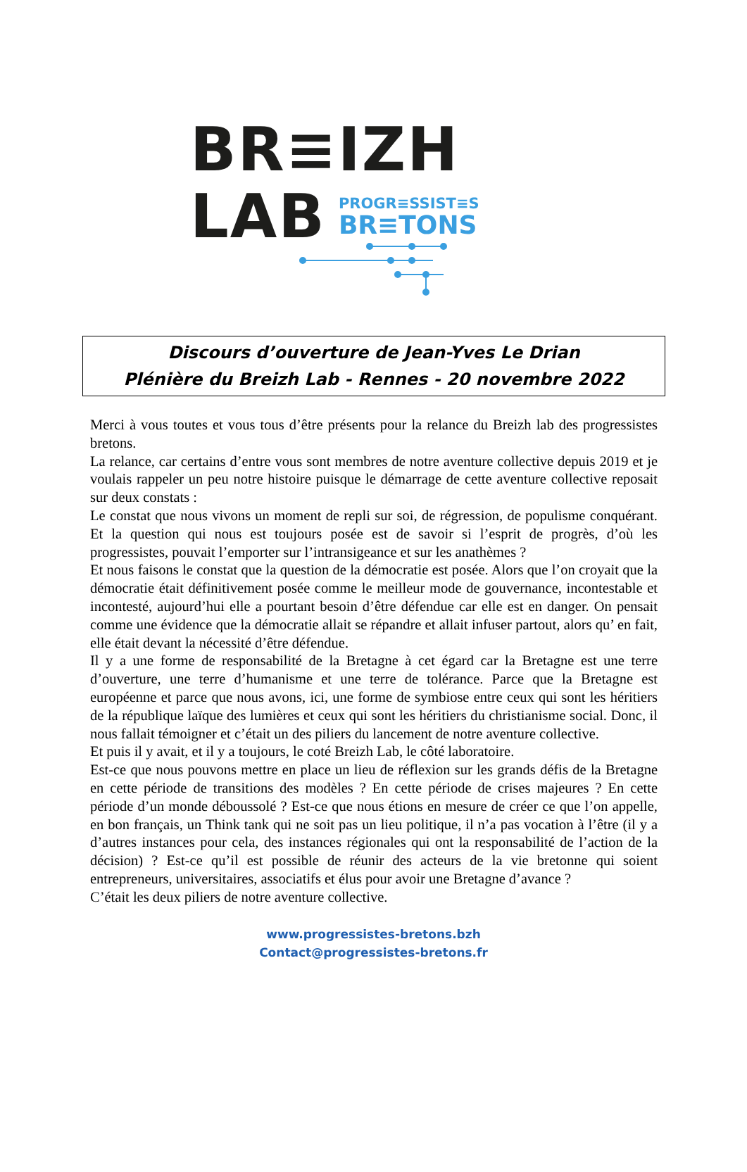BR≡IZH
LAB
PROGR≡SSIST≡S
BR≡TONS
Discours d’ouverture de Jean-Yves Le Drian
Plénière du Breizh Lab - Rennes - 20 novembre 2022
Merci à vous toutes et vous tous d’être présents pour la relance du Breizh lab des progressistes bretons.
La relance, car certains d’entre vous sont membres de notre aventure collective depuis 2019 et je voulais rappeler un peu notre histoire puisque le démarrage de cette aventure collective reposait sur deux constats :
Le constat que nous vivons un moment de repli sur soi, de régression, de populisme conquérant. Et la question qui nous est toujours posée est de savoir si l’esprit de progrès, d’où les progressistes, pouvait l’emporter sur l’intransigeance et sur les anathèmes ?
Et nous faisons le constat que la question de la démocratie est posée. Alors que l’on croyait que la démocratie était définitivement posée comme le meilleur mode de gouvernance, incontestable et incontesté, aujourd’hui elle a pourtant besoin d’être défendue car elle est en danger. On pensait comme une évidence que la démocratie allait se répandre et allait infuser partout, alors qu’ en fait, elle était devant la nécessité d’être défendue.
Il y a une forme de responsabilité de la Bretagne à cet égard car la Bretagne est une terre d’ouverture, une terre d’humanisme et une terre de tolérance. Parce que la Bretagne est européenne et parce que nous avons, ici, une forme de symbiose entre ceux qui sont les héritiers de la république laïque des lumières et ceux qui sont les héritiers du christianisme social. Donc, il nous fallait témoigner et c’était un des piliers du lancement de notre aventure collective.
Et puis il y avait, et il y a toujours, le coté Breizh Lab, le côté laboratoire.
Est-ce que nous pouvons mettre en place un lieu de réflexion sur les grands défis de la Bretagne en cette période de transitions des modèles ? En cette période de crises majeures ? En cette période d’un monde déboussolé ? Est-ce que nous étions en mesure de créer ce que l’on appelle, en bon français, un Think tank qui ne soit pas un lieu politique, il n’a pas vocation à l’être (il y a d’autres instances pour cela, des instances régionales qui ont la responsabilité de l’action de la décision) ? Est-ce qu’il est possible de réunir des acteurs de la vie bretonne qui soient entrepreneurs, universitaires, associatifs et élus pour avoir une Bretagne d’avance ?
C’était les deux piliers de notre aventure collective.
www.progressistes-bretons.bzh
Contact@progressistes-bretons.fr